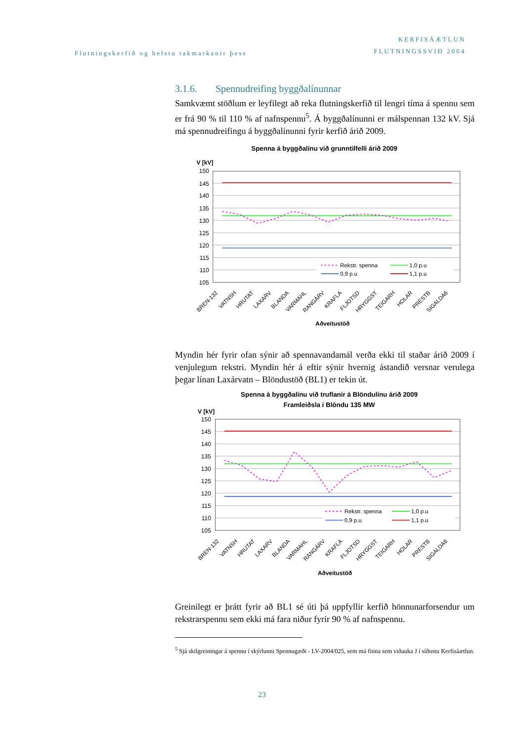Flutningskerfið og helstu takmarkanir þess
KERFISÁÆTLUN
FLUTNINGSSVIÐ 2004
3.1.6. Spennudreifing byggðalínunnar
Samkvæmt stöðlum er leyfilegt að reka flutningskerfið til lengri tíma á spennu sem er frá 90 % til 110 % af nafnspennu<sup>5</sup>. Á byggðalínunni er málspennan 132 kV. Sjá má spennudreifingu á byggðalínunni fyrir kerfið árið 2009.
Spenna á byggðalínu við grunntilfelli árið 2009
V [kV]
150
145
140
135
130
125
120
115
110
105
Rekstr. spenna
1,0 p.u
0,9 p.u
1,1 p.u
BREN-132
VATNSH
HRUTAT
LAXARV
BLANDA
VARMAHL
RANGÁRV
KRAFLA
FLJOTSD
HRYGGST
TEIGARH
HOLAR
PRESTB
SIGALDA6
Aðveitustöð
Myndin hér fyrir ofan sýnir að spennavandamál verða ekki til staðar árið 2009 í venjulegum rekstri. Myndin hér á eftir sýnir hvernig ástandið versnar verulega þegar línan Laxárvatn – Blöndustöð (BL1) er tekin út.
Spenna á byggðalínu við truflanir á Blöndulínu árið 2009
Framleiðsla í Blöndu 135 MW
V [kV]
150
145
140
135
130
125
120
115
110
105
Rekstr. spenna
1,0 p.u
0,9 p.u
1,1 p.u
BREN-132
VATNSH
HRUTAT
LAXARV
BLANDA
VARMAHL
RANGÁRV
KRAFLA
FLJOTSD
HRYGGST
TEIGARH
HOLAR
PRESTB
SIGALDA6
Aðveitustöð
Greinilegt er þrátt fyrir að BL1 sé úti þá uppfyllir kerfið hönnunarforsendur um rekstrarspennu sem ekki má fara niður fyrir 90 % af nafnspennu.
<sup>5</sup> Sjá skilgreiningar á spennu í skýrlunni Spennugæði - LV-2004/025, sem má finna sem viðauka J í síðustu Kerfisáætlun.
23